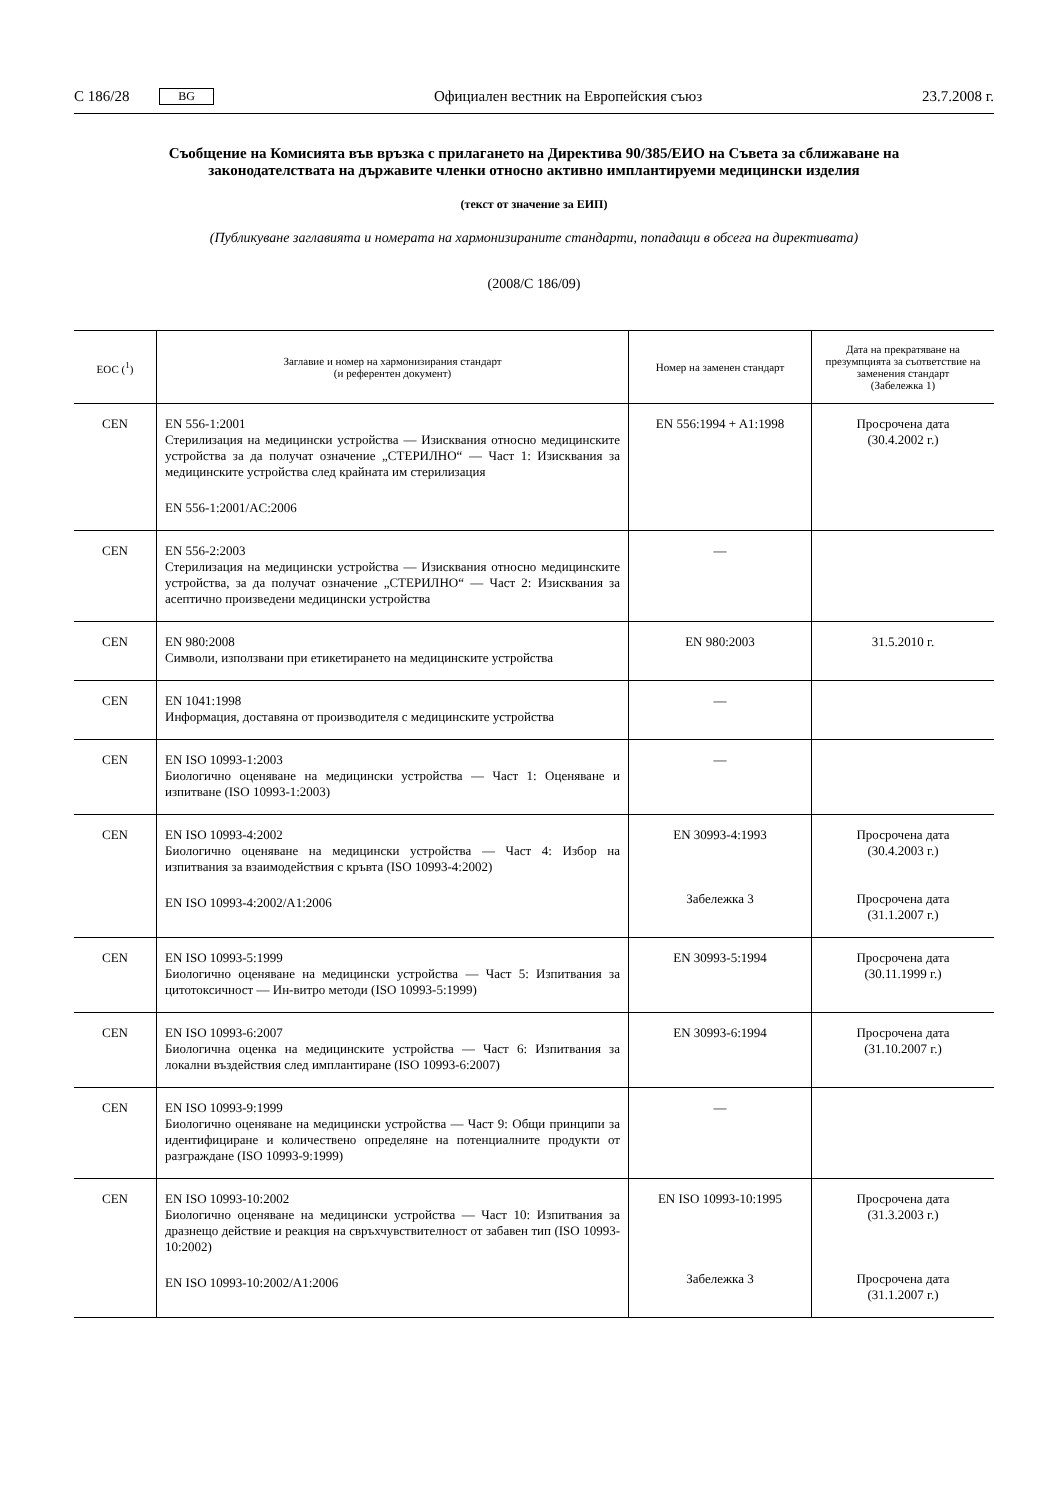C 186/28 BG Официален вестник на Европейския съюз 23.7.2008 г.
Съобщение на Комисията във връзка с прилагането на Директива 90/385/ЕИО на Съвета за сближаване на законодателствата на държавите членки относно активно имплантируеми медицински изделия
(текст от значение за ЕИП)
(Публикуване заглавията и номерата на хармонизираните стандарти, попадащи в обсега на директивата)
(2008/C 186/09)
| ЕОС (<sup>1</sup>) | Заглавие и номер на хармонизирания стандарт (и референтен документ) | Номер на заменен стандарт | Дата на прекратяване на презумпцията за съответствие на заменения стандарт (Забележка 1) |
| --- | --- | --- | --- |
| CEN | EN 556-1:2001 Стерилизация на медицински устройства — Изисквания относно медицинските устройства за да получат означение „СТЕРИЛНО“ — Част 1: Изисквания за медицинските устройства след крайната им стерилизация EN 556-1:2001/AC:2006 | EN 556:1994 + A1:1998 | Просрочена дата (30.4.2002 г.) |
| CEN | EN 556-2:2003 Стерилизация на медицински устройства — Изисквания относно медицинските устройства, за да получат означение „СТЕРИЛНО“ — Част 2: Изисквания за асептично произведени медицински устройства | — | |
| CEN | EN 980:2008 Символи, използвани при етикетирането на медицинските устройства | EN 980:2003 | 31.5.2010 г. |
| CEN | EN 1041:1998 Информация, доставяна от производителя с медицинските устройства | — | |
| CEN | EN ISO 10993-1:2003 Биологично оценяване на медицински устройства — Част 1: Оценяване и изпитване (ISO 10993-1:2003) | — | |
| CEN | EN ISO 10993-4:2002 Биологично оценяване на медицински устройства — Част 4: Избор на изпитвания за взаимодействия с кръвта (ISO 10993-4:2002) EN ISO 10993-4:2002/A1:2006 | EN 30993-4:1993 Забележка 3 | Просрочена дата (30.4.2003 г.) Просрочена дата (31.1.2007 г.) |
| CEN | EN ISO 10993-5:1999 Биологично оценяване на медицински устройства — Част 5: Изпитвания за цитотоксичност — Ин-витро методи (ISO 10993-5:1999) | EN 30993-5:1994 | Просрочена дата (30.11.1999 г.) |
| CEN | EN ISO 10993-6:2007 Биологична оценка на медицинските устройства — Част 6: Изпитвания за локални въздействия след имплантиране (ISO 10993-6:2007) | EN 30993-6:1994 | Просрочена дата (31.10.2007 г.) |
| CEN | EN ISO 10993-9:1999 Биологично оценяване на медицински устройства — Част 9: Общи принципи за идентифициране и количествено определяне на потенциалните продукти от разграждане (ISO 10993-9:1999) | — | |
| CEN | EN ISO 10993-10:2002 Биологично оценяване на медицински устройства — Част 10: Изпитвания за дразнещо действие и реакция на свръхчувствителност от забавен тип (ISO 10993-10:2002) EN ISO 10993-10:2002/A1:2006 | EN ISO 10993-10:1995 Забележка 3 | Просрочена дата (31.3.2003 г.) Просрочена дата (31.1.2007 г.) |